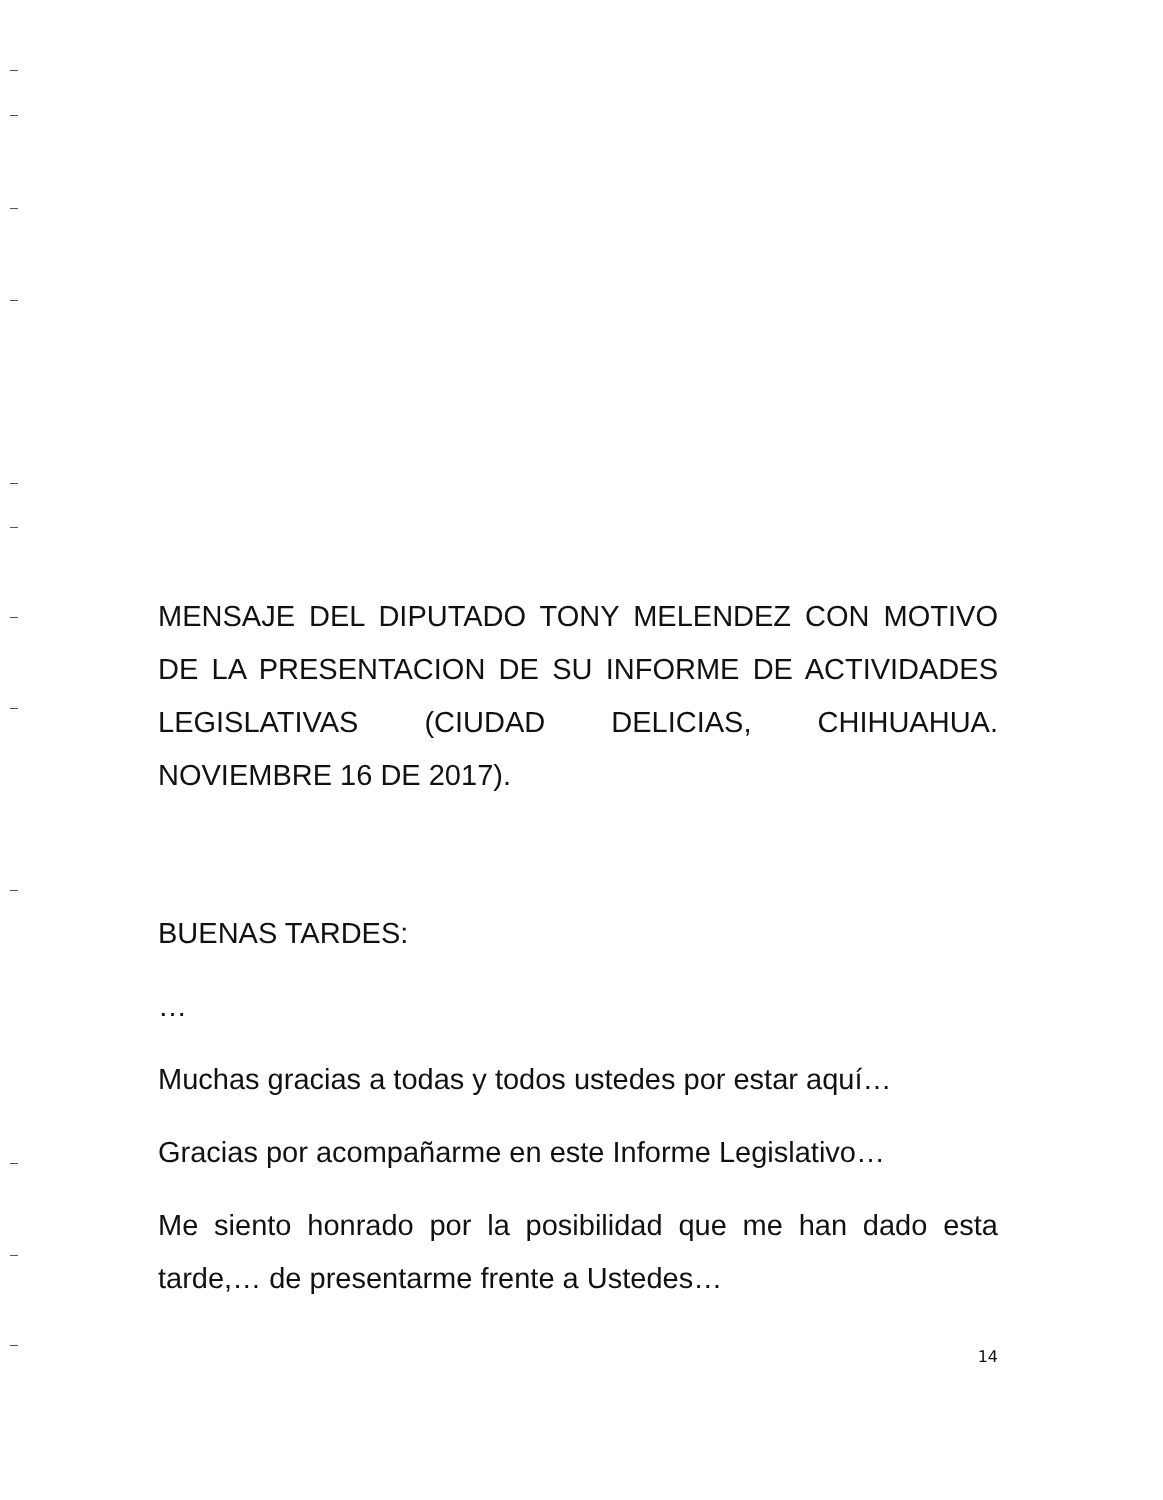MENSAJE DEL DIPUTADO TONY MELENDEZ CON MOTIVO DE LA PRESENTACION DE SU INFORME DE ACTIVIDADES LEGISLATIVAS (CIUDAD DELICIAS, CHIHUAHUA. NOVIEMBRE 16 DE 2017).
BUENAS TARDES:
…
Muchas gracias a todas y todos ustedes por estar aquí…
Gracias por acompañarme en este Informe Legislativo…
Me siento honrado por la posibilidad que me han dado esta tarde,… de presentarme frente a Ustedes…
14